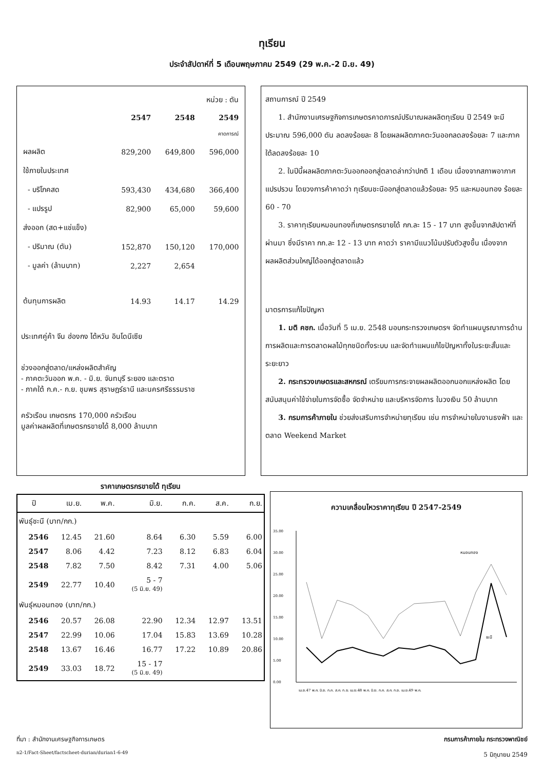ทุเรียน
ประจำสัปดาห์ที่ 5 เดือนพฤษภาคม 2549 (29 พ.ค.-2 มิ.ย. 49)
| | หน่วย : ตัน | | |
| | 2547 | 2548 | 2549 |
| | | | คาดการณ์ |
| ผลผลิต | 829,200 | 649,800 | 596,000 |
| ใช้ภายในประเทศ | | | |
| - บริโภคสด | 593,430 | 434,680 | 366,400 |
| - แปรรูป | 82,900 | 65,000 | 59,600 |
| ส่งออก (สด+แช่แข็ง) | | | |
| - ปริมาณ (ตัน) | 152,870 | 150,120 | 170,000 |
| - มูลค่า (ล้านบาท) | 2,227 | 2,654 | |
| ต้นทุนการผลิต | 14.93 | 14.17 | 14.29 |
ประเทศคู่ค้า จีน ฮ่องกง ไต้หวัน อินโดนีเซีย
ช่วงออกสู่ตลาด/แหล่งผลิตสำคัญ
- ภาคตะวันออก พ.ค. - มิ.ย. จันทบุรี ระยอง และตราด
- ภาคใต้ ก.ค.- ก.ย. ชุมพร สุราษฎร์ธานี และนครศรีธรรมราช
ครัวเรือน เกษตรกร 170,000 ครัวเรือน
มูลค่าผลผลิตที่เกษตรกรขายได้ 8,000 ล้านบาท
สถานการณ์ ปี 2549
1. สำนักงานเศรษฐกิจการเกษตรคาดการณ์ปริมาณผลผลิตทุเรียน ปี 2549 จะมีประมาณ 596,000 ตัน ลดลงร้อยละ 8 โดยผลผลิตภาคตะวันออกลดลงร้อยละ 7 และภาคใต้ลดลงร้อยละ 10
2. ในปีนี้ผลผลิตภาคตะวันออกออกสู่ตลาดล่ากว่าปกติ 1 เดือน เนื่องจากสภาพอากาศแปรปรวน โดยวงการค้าคาดว่า ทุเรียนชะนีออกสู่ตลาดแล้วร้อยละ 95 และหมอนทอง ร้อยละ 60 - 70
3. ราคาทุเรียนหมอนทองที่เกษตรกรขายได้ กก.ละ 15 - 17 บาท สูงขึ้นจากสัปดาห์ที่ผ่านมา ซึ่งมีราคา กก.ละ 12 - 13 บาท คาดว่า ราคามีแนวโน้มปรับตัวสูงขึ้น เนื่องจากผลผลิตส่วนใหญ่ได้ออกสู่ตลาดแล้ว
มาตรการแก้ไขปัญหา
1. มติ คชก. เมื่อวันที่ 5 เม.ย. 2548 มอบกระทรวงเกษตรฯ จัดทำแผนบูรณาการด้านการผลิตและการตลาดผลไม้ทุกชนิดทั้งระบบ และจัดทำแผนแก้ไขปัญหาทั้งในระยะสั้นและระยะยาว
2. กระทรวงเกษตรและสหกรณ์ เตรียมการกระจายผลผลิตออกนอกแหล่งผลิต โดยสนับสนุนค่าใช้จ่ายในการจัดซื้อ จัดจำหน่าย และบริหารจัดการ ในวงเงิน 50 ล้านบาท
3. กรมการค้าภายใน ช่วยส่งเสริมการจำหน่ายทุเรียน เช่น การจำหน่ายในงานธงฟ้า และตลาด Weekend Market
ราคาเกษตรกรขายได้ ทุเรียน
| ปี | เม.ย. | พ.ค. | มิ.ย. | ก.ค. | ส.ค. | ก.ย. |
| --- | --- | --- | --- | --- | --- | --- |
| พันธุ์ชะนี (บาท/กก.) | | | | | | |
| 2546 | 12.45 | 21.60 | 8.64 | 6.30 | 5.59 | 6.00 |
| 2547 | 8.06 | 4.42 | 7.23 | 8.12 | 6.83 | 6.04 |
| 2548 | 7.82 | 7.50 | 8.42 | 7.31 | 4.00 | 5.06 |
| 2549 | 22.77 | 10.40 | 5 - 7 (5 มิ.ย. 49) | | | |
| พันธุ์หมอนทอง (บาท/กก.) | | | | | | |
| 2546 | 20.57 | 26.08 | 22.90 | 12.34 | 12.97 | 13.51 |
| 2547 | 22.99 | 10.06 | 17.04 | 15.83 | 13.69 | 10.28 |
| 2548 | 13.67 | 16.46 | 16.77 | 17.22 | 10.89 | 20.86 |
| 2549 | 33.03 | 18.72 | 15 - 17 (5 มิ.ย. 49) | | | |
ความเคลื่อนไหวราคาทุเรียน ปี 2547-2549
35.00
30.00
25.00
20.00
15.00
10.00
5.00
0.00
หมอนทอง
ชะนี
เม.ย.47 พ.ค. มิ.ย. ก.ค. ส.ค. ก.ย. เม.ย.48 พ.ค. มิ.ย. ก.ค. ส.ค. ก.ย. เม.ย.49 พ.ค.
ที่มา : สำนักงานเศรษฐกิจการเกษตร กรมการค้าภายใน กระทรวงพาณิชย์
n2-1/Fact-Sheet/factscheet-durian/durian1-6-49 5 มิถุนายน 2549